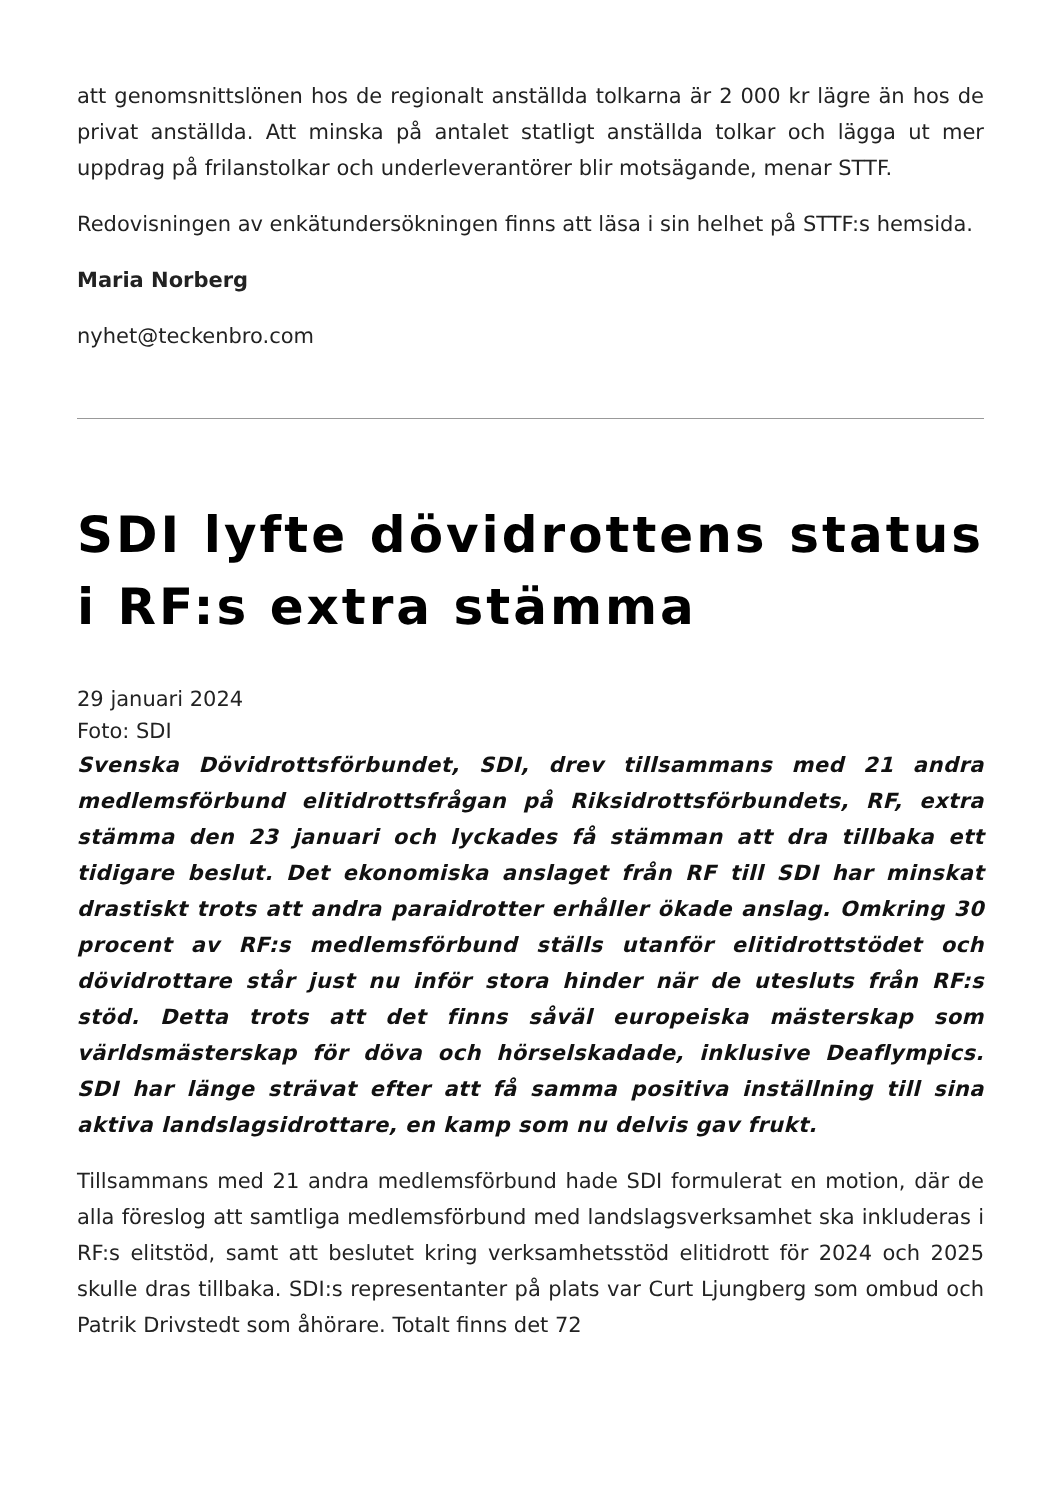att genomsnittslönen hos de regionalt anställda tolkarna är 2 000 kr lägre än hos de privat anställda. Att minska på antalet statligt anställda tolkar och lägga ut mer uppdrag på frilanstolkar och underleverantörer blir motsägande, menar STTF.
Redovisningen av enkätundersökningen finns att läsa i sin helhet på STTF:s hemsida.
Maria Norberg
nyhet@teckenbro.com
SDI lyfte dövidrottens status i RF:s extra stämma
29 januari 2024
Foto: SDI
Svenska Dövidrottsförbundet, SDI, drev tillsammans med 21 andra medlemsförbund elitidrottsfrågan på Riksidrottsförbundets, RF, extra stämma den 23 januari och lyckades få stämman att dra tillbaka ett tidigare beslut. Det ekonomiska anslaget från RF till SDI har minskat drastiskt trots att andra paraidrotter erhåller ökade anslag. Omkring 30 procent av RF:s medlemsförbund ställs utanför elitidrottstödet och dövidrottare står just nu inför stora hinder när de utesluts från RF:s stöd. Detta trots att det finns såväl europeiska mästerskap som världsmästerskap för döva och hörselskadade, inklusive Deaflympics. SDI har länge strävat efter att få samma positiva inställning till sina aktiva landslagsidrottare, en kamp som nu delvis gav frukt.
Tillsammans med 21 andra medlemsförbund hade SDI formulerat en motion, där de alla föreslog att samtliga medlemsförbund med landslagsverksamhet ska inkluderas i RF:s elitstöd, samt att beslutet kring verksamhetsstöd elitidrott för 2024 och 2025 skulle dras tillbaka. SDI:s representanter på plats var Curt Ljungberg som ombud och Patrik Drivstedt som åhörare. Totalt finns det 72